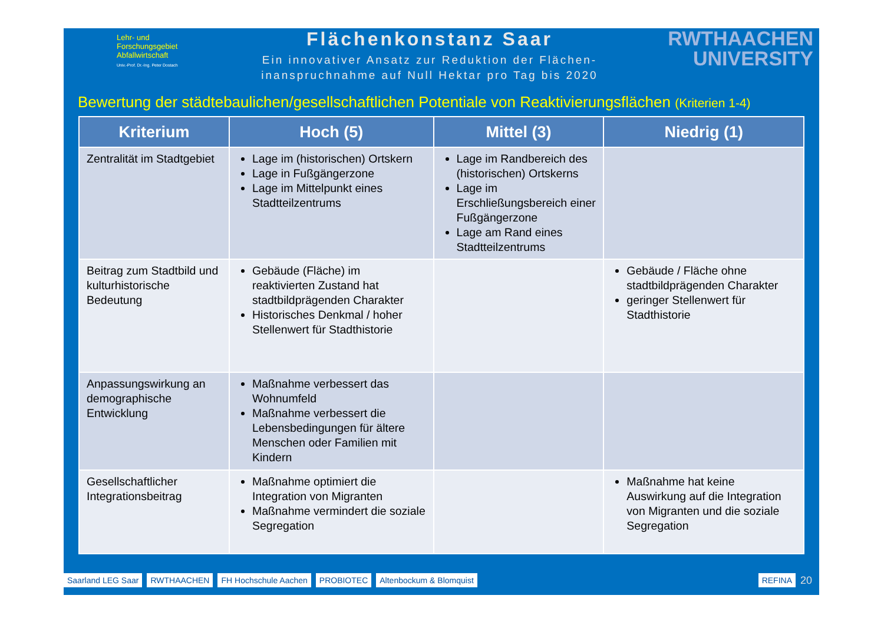Lehr- und Forschungsgebiet Abfallwirtschaft
Univ.-Prof. Dr.-Ing. Peter Dostach
Flächenkonstanz Saar
Ein innovativer Ansatz zur Reduktion der Flächen-
inanspruchnahme auf Null Hektar pro Tag bis 2020
RWTHAACHEN
UNIVERSITY
Bewertung der städtebaulichen/gesellschaftlichen Potentiale von Reaktivierungsflächen (Kriterien 1-4)
| Kriterium | Hoch (5) | Mittel (3) | Niedrig (1) |
| --- | --- | --- | --- |
| Zentralität im Stadtgebiet | Lage im (historischen) Ortskern Lage in Fußgängerzone Lage im Mittelpunkt eines Stadtteilzentrums | Lage im Randbereich des (historischen) Ortskerns Lage im Erschließungsbereich einer Fußgängerzone Lage am Rand eines Stadtteilzentrums | |
| Beitrag zum Stadtbild und kulturhistorische Bedeutung | Gebäude (Fläche) im reaktivierten Zustand hat stadtbildprägenden Charakter Historisches Denkmal / hoher Stellenwert für Stadthistorie | | Gebäude / Fläche ohne stadtbildprägenden Charakter geringer Stellenwert für Stadthistorie |
| Anpassungswirkung an demographische Entwicklung | Maßnahme verbessert das Wohnumfeld Maßnahme verbessert die Lebensbedingungen für ältere Menschen oder Familien mit Kindern | | |
| Gesellschaftlicher Integrationsbeitrag | Maßnahme optimiert die Integration von Migranten Maßnahme vermindert die soziale Segregation | | Maßnahme hat keine Auswirkung auf die Integration von Migranten und die soziale Segregation |
Saarland LEG Saar RWTHAACHEN FH Hochschule Aachen PROBIOTEC Altenbockum & Blomquist REFINA
20